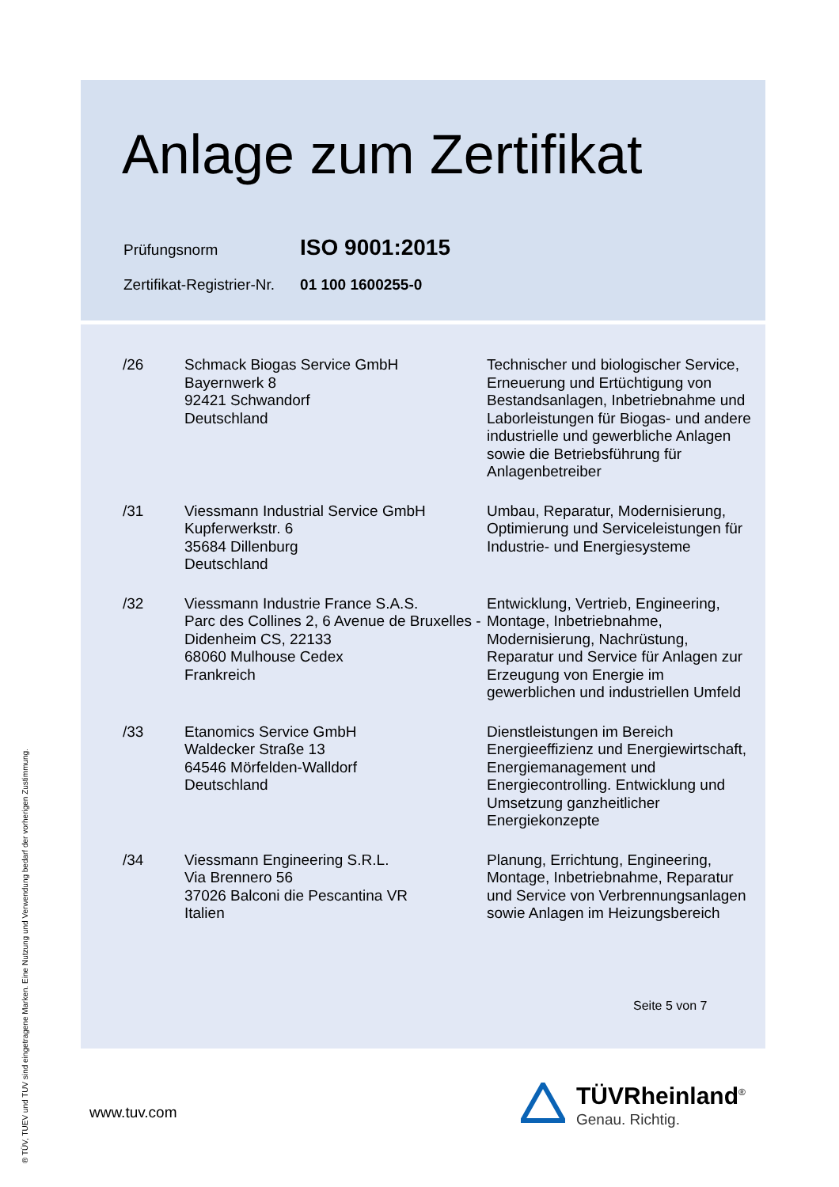Anlage zum Zertifikat
| Prüfungsnorm | ISO 9001:2015 |
| Zertifikat-Registrier-Nr. | 01 100 1600255-0 |
| /26 | Schmack Biogas Service GmbH Bayernwerk 8 92421 Schwandorf Deutschland | Technischer und biologischer Service, Erneuerung und Ertüchtigung von Bestandsanlagen, Inbetriebnahme und Laborleistungen für Biogas- und andere industrielle und gewerbliche Anlagen sowie die Betriebsführung für Anlagenbetreiber |
| /31 | Viessmann Industrial Service GmbH Kupferwerkstr. 6 35684 Dillenburg Deutschland | Umbau, Reparatur, Modernisierung, Optimierung und Serviceleistungen für Industrie- und Energiesysteme |
| /32 | Viessmann Industrie France S.A.S. Parc des Collines 2, 6 Avenue de Bruxelles - Didenheim CS, 22133 68060 Mulhouse Cedex Frankreich | Entwicklung, Vertrieb, Engineering, Montage, Inbetriebnahme, Modernisierung, Nachrüstung, Reparatur und Service für Anlagen zur Erzeugung von Energie im gewerblichen und industriellen Umfeld |
| /33 | Etanomics Service GmbH Waldecker Straße 13 64546 Mörfelden-Walldorf Deutschland | Dienstleistungen im Bereich Energieeffizienz und Energiewirtschaft, Energiemanagement und Energiecontrolling. Entwicklung und Umsetzung ganzheitlicher Energiekonzepte |
| /34 | Viessmann Engineering S.R.L. Via Brennero 56 37026 Balconi die Pescantina VR Italien | Planung, Errichtung, Engineering, Montage, Inbetriebnahme, Reparatur und Service von Verbrennungsanlagen sowie Anlagen im Heizungsbereich |
Seite 5 von 7
® TÜV, TUEV und TUV sind eingetragene Marken. Eine Nutzung und Verwendung bedarf der vorherigen Zustimmung.
www.tuv.com
TÜVRheinland<sup>®</sup>
Genau. Richtig.